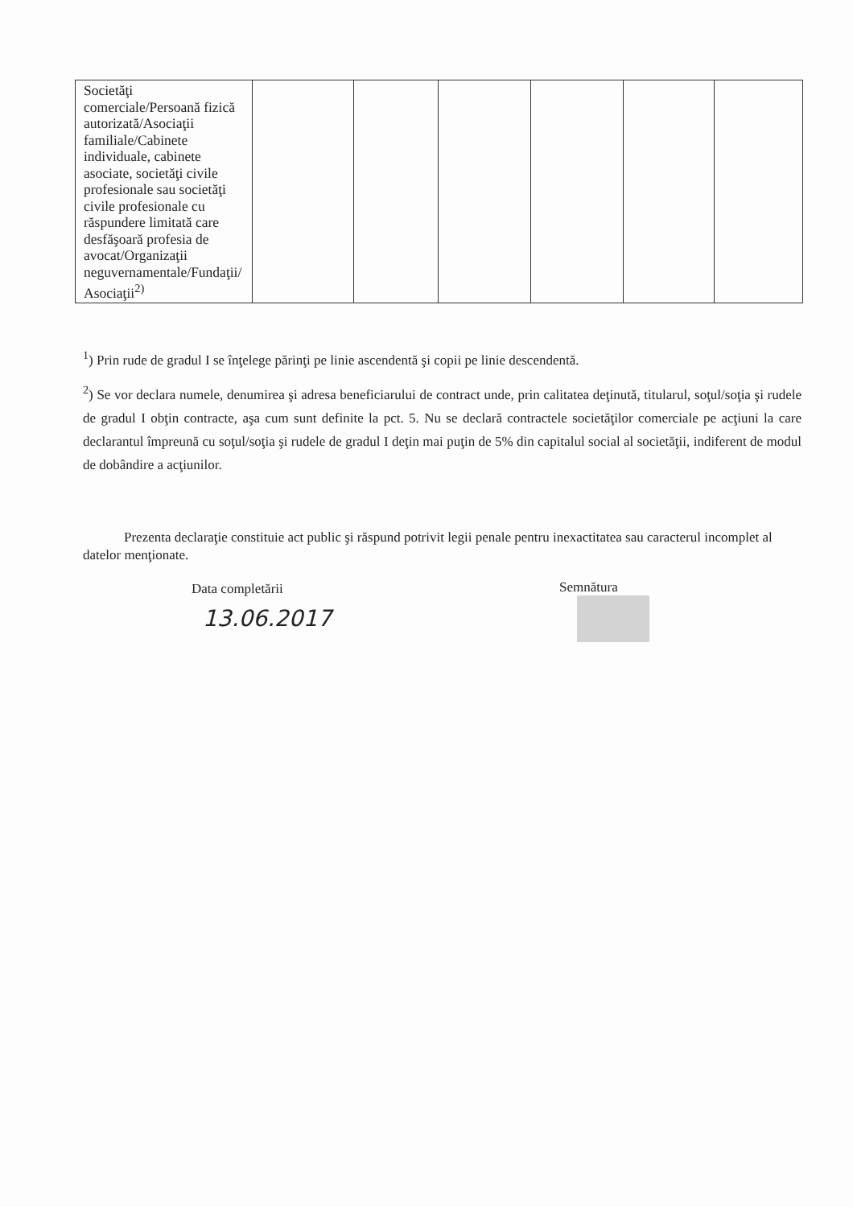| Societăţi comerciale/Persoană fizică autorizată/Asociaţii familiale/Cabinete individuale, cabinete asociate, societăţi civile profesionale sau societăţi civile profesionale cu răspundere limitată care desfăşoară profesia de avocat/Organizaţii neguvernamentale/Fundaţii/ Asociaţii<sup>2)</sup> | | | | | | |
<sup>1</sup>) Prin rude de gradul I se înţelege părinţi pe linie ascendentă şi copii pe linie descendentă.
<sup>2</sup>) Se vor declara numele, denumirea şi adresa beneficiarului de contract unde, prin calitatea deţinută, titularul, soţul/soţia şi rudele de gradul I obţin contracte, aşa cum sunt definite la pct. 5. Nu se declară contractele societăţilor comerciale pe acţiuni la care declarantul împreună cu soţul/soţia şi rudele de gradul I deţin mai puţin de 5% din capitalul social al societăţii, indiferent de modul de dobândire a acţiunilor.
Prezenta declaraţie constituie act public şi răspund potrivit legii penale pentru inexactitatea sau caracterul incomplet al datelor menţionate.
Data completării Semnătura
13.06.2017